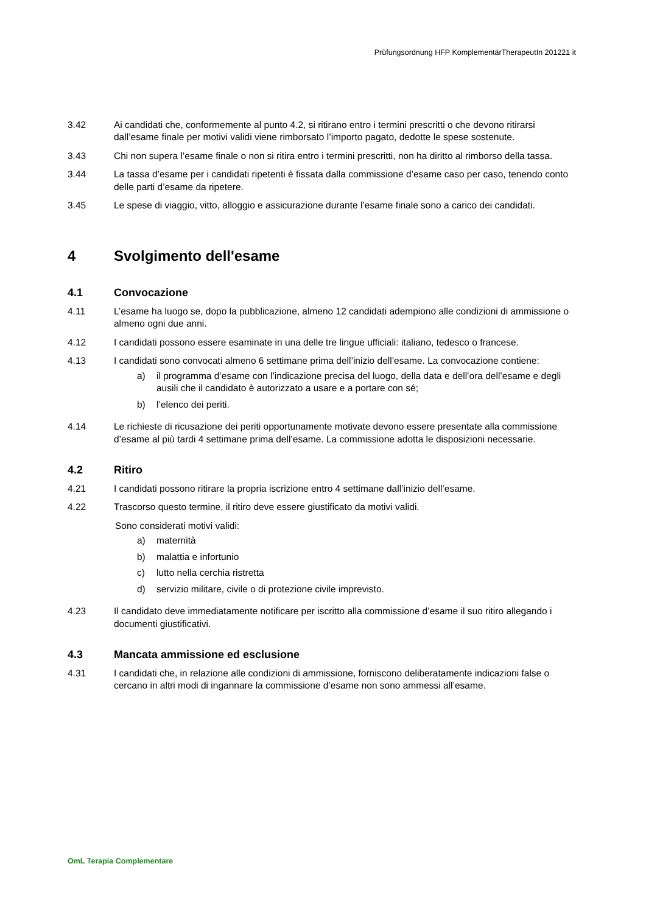Prüfungsordnung HFP KomplementärTherapeutIn 201221 it
3.42 Ai candidati che, conformemente al punto 4.2, si ritirano entro i termini prescritti o che devono ritirarsi dall’esame finale per motivi validi viene rimborsato l’importo pagato, dedotte le spese sostenute.
3.43 Chi non supera l’esame finale o non si ritira entro i termini prescritti, non ha diritto al rimborso della tassa.
3.44 La tassa d’esame per i candidati ripetenti è fissata dalla commissione d’esame caso per caso, tenendo conto delle parti d’esame da ripetere.
3.45 Le spese di viaggio, vitto, alloggio e assicurazione durante l’esame finale sono a carico dei candidati.
4 Svolgimento dell'esame
4.1 Convocazione
4.11 L’esame ha luogo se, dopo la pubblicazione, almeno 12 candidati adempiono alle condizioni di ammissione o almeno ogni due anni.
4.12 I candidati possono essere esaminate in una delle tre lingue ufficiali: italiano, tedesco o francese.
4.13 I candidati sono convocati almeno 6 settimane prima dell’inizio dell’esame. La convocazione contiene:
a) il programma d’esame con l’indicazione precisa del luogo, della data e dell’ora dell’esame e degli ausili che il candidato è autorizzato a usare e a portare con sé;
b) l’elenco dei periti.
4.14 Le richieste di ricusazione dei periti opportunamente motivate devono essere presentate alla commissione d’esame al più tardi 4 settimane prima dell’esame. La commissione adotta le disposizioni necessarie.
4.2 Ritiro
4.21 I candidati possono ritirare la propria iscrizione entro 4 settimane dall’inizio dell’esame.
4.22 Trascorso questo termine, il ritiro deve essere giustificato da motivi validi.
Sono considerati motivi validi:
a) maternità
b) malattia e infortunio
c) lutto nella cerchia ristretta
d) servizio militare, civile o di protezione civile imprevisto.
4.23 Il candidato deve immediatamente notificare per iscritto alla commissione d’esame il suo ritiro allegando i documenti giustificativi.
4.3 Mancata ammissione ed esclusione
4.31 I candidati che, in relazione alle condizioni di ammissione, forniscono deliberatamente indicazioni false o cercano in altri modi di ingannare la commissione d’esame non sono ammessi all’esame.
OmL Terapia Complementare